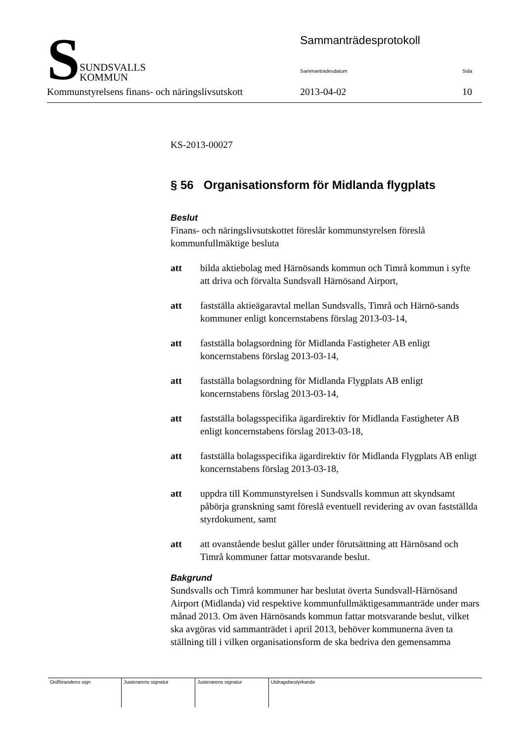S
SUNDSVALLS
KOMMUN
Sammanträdesprotokoll
Sammanträdesdatum Sida
Kommunstyrelsens finans- och näringslivsutskott 2013-04-02 10
KS-2013-00027
§ 56 Organisationsform för Midlanda flygplats
Beslut
Finans- och näringslivsutskottet föreslår kommunstyrelsen föreslå kommunfullmäktige besluta
att bilda aktiebolag med Härnösands kommun och Timrå kommun i syfte att driva och förvalta Sundsvall Härnösand Airport,
att fastställa aktieägaravtal mellan Sundsvalls, Timrå och Härnö-sands kommuner enligt koncernstabens förslag 2013-03-14,
att fastställa bolagsordning för Midlanda Fastigheter AB enligt koncernstabens förslag 2013-03-14,
att fastställa bolagsordning för Midlanda Flygplats AB enligt koncernstabens förslag 2013-03-14,
att fastställa bolagsspecifika ägardirektiv för Midlanda Fastigheter AB enligt koncernstabens förslag 2013-03-18,
att fastställa bolagsspecifika ägardirektiv för Midlanda Flygplats AB enligt koncernstabens förslag 2013-03-18,
att uppdra till Kommunstyrelsen i Sundsvalls kommun att skyndsamt påbörja granskning samt föreslå eventuell revidering av ovan fastställda styrdokument, samt
att att ovanstående beslut gäller under förutsättning att Härnösand och Timrå kommuner fattar motsvarande beslut.
Bakgrund
Sundsvalls och Timrå kommuner har beslutat överta Sundsvall-Härnösand Airport (Midlanda) vid respektive kommunfullmäktigesammanträde under mars månad 2013. Om även Härnösands kommun fattar motsvarande beslut, vilket ska avgöras vid sammanträdet i april 2013, behöver kommunerna även ta ställning till i vilken organisationsform de ska bedriva den gemensamma
| Ordförandens sign | Justerarens signatur | Justerarens signatur | Utdragsbestyrkande |